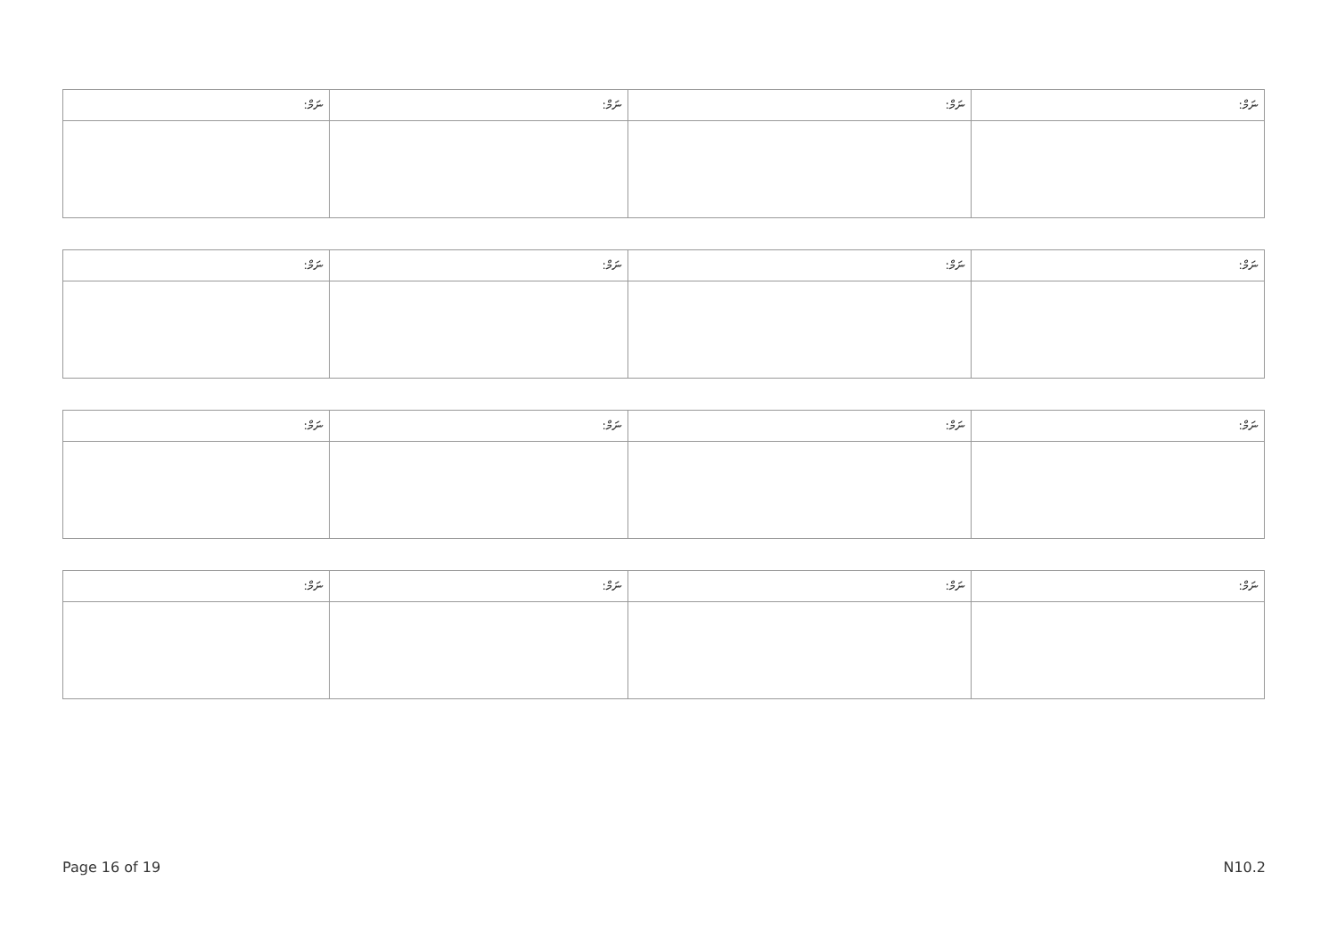| ނަމް: | ނަމް: | ނަމް: | ނަމް: |
| --- | --- | --- | --- |
| ނަމް: | ނަމް: | ނަމް: | ނަމް: |
| --- | --- | --- | --- |
| ނަމް: | ނަމް: | ނަމް: | ނަމް: |
| --- | --- | --- | --- |
| ނަމް: | ނަމް: | ނަމް: | ނަމް: |
| --- | --- | --- | --- |
Page 16 of 19 N10.2